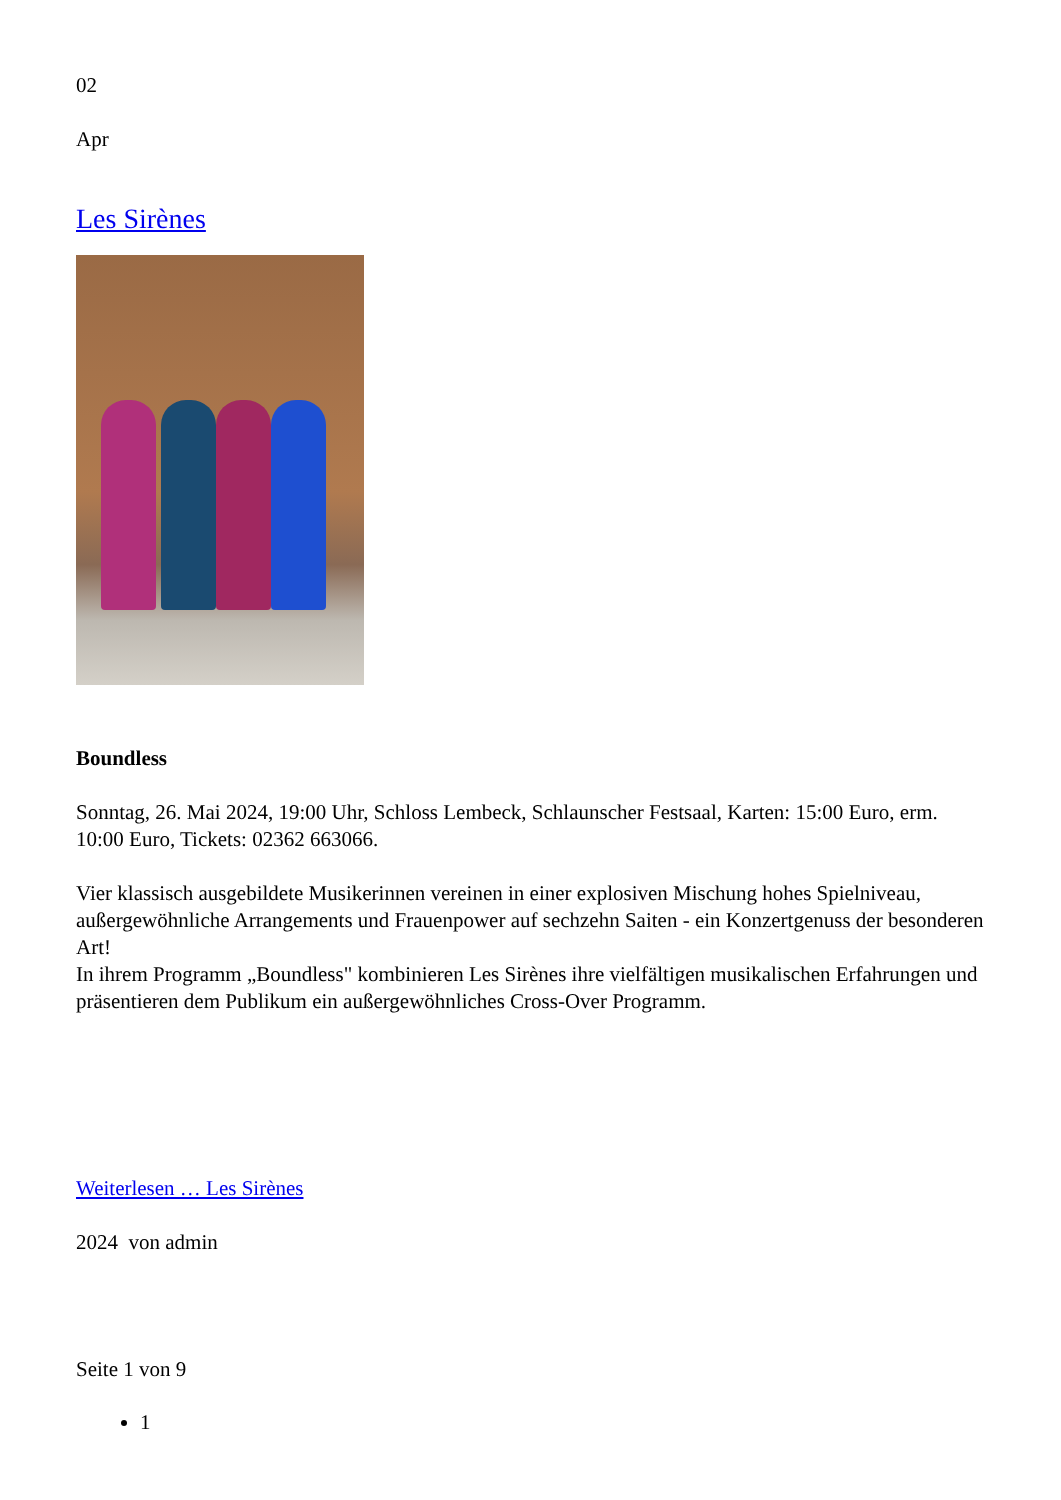02
Apr
Les Sirènes
Boundless
Sonntag, 26. Mai 2024, 19:00 Uhr, Schloss Lembeck, Schlaunscher Festsaal, Karten: 15:00 Euro, erm. 10:00 Euro, Tickets: 02362 663066.
Vier klassisch ausgebildete Musikerinnen vereinen in einer explosiven Mischung hohes Spielniveau, außergewöhnliche Arrangements und Frauenpower auf sechzehn Saiten - ein Konzertgenuss der besonderen Art!
In ihrem Programm „Boundless" kombinieren Les Sirènes ihre vielfältigen musikalischen Erfahrungen und präsentieren dem Publikum ein außergewöhnliches Cross-Over Programm.
Weiterlesen … Les Sirènes
2024 von admin
Seite 1 von 9
1